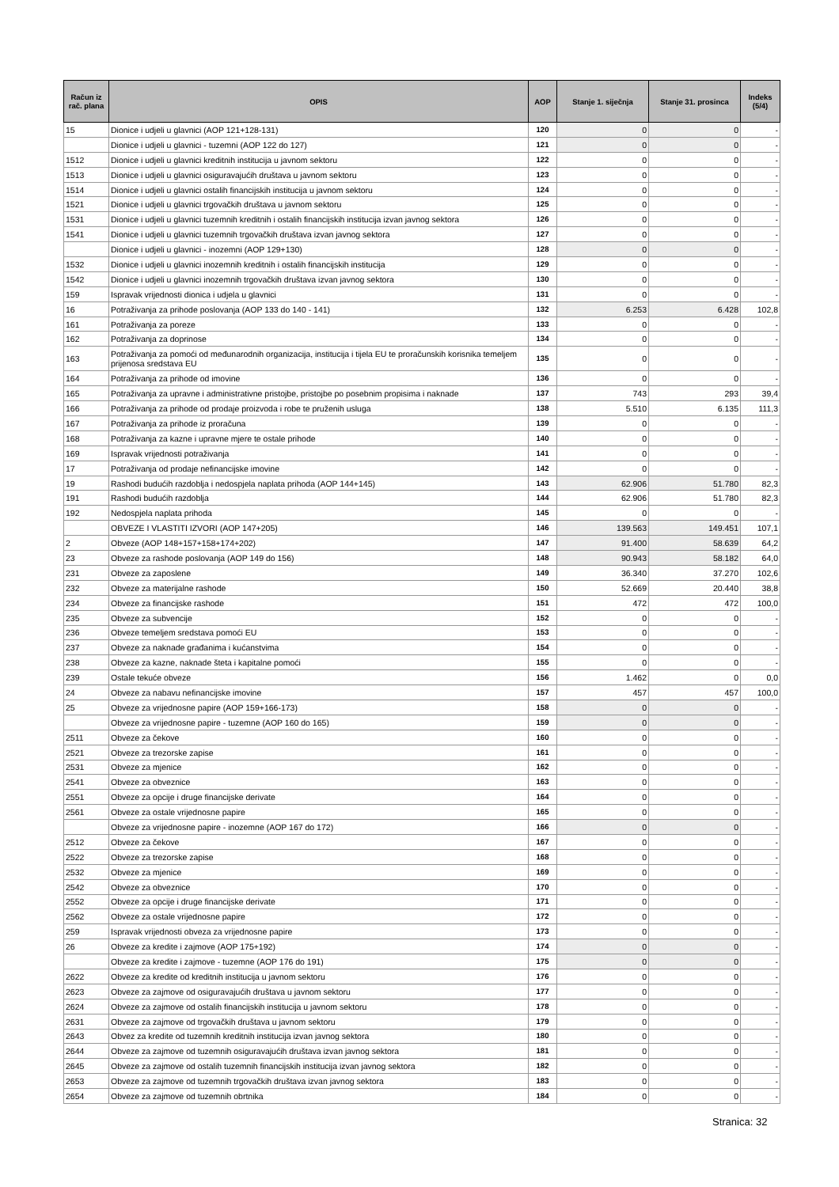| Račun iz rač. plana | OPIS | AOP | Stanje 1. siječnja | Stanje 31. prosinca | Indeks (5/4) |
| --- | --- | --- | --- | --- | --- |
| 15 | Dionice i udjeli u glavnici (AOP 121+128-131) | 120 | 0 | 0 | - |
| | Dionice i udjeli u glavnici - tuzemni (AOP 122 do 127) | 121 | 0 | 0 | - |
| 1512 | Dionice i udjeli u glavnici kreditnih institucija u javnom sektoru | 122 | 0 | 0 | - |
| 1513 | Dionice i udjeli u glavnici osiguravajućih društava u javnom sektoru | 123 | 0 | 0 | - |
| 1514 | Dionice i udjeli u glavnici ostalih financijskih institucija u javnom sektoru | 124 | 0 | 0 | - |
| 1521 | Dionice i udjeli u glavnici trgovačkih društava u javnom sektoru | 125 | 0 | 0 | - |
| 1531 | Dionice i udjeli u glavnici tuzemnih kreditnih i ostalih financijskih institucija izvan javnog sektora | 126 | 0 | 0 | - |
| 1541 | Dionice i udjeli u glavnici tuzemnih trgovačkih društava izvan javnog sektora | 127 | 0 | 0 | - |
| | Dionice i udjeli u glavnici - inozemni (AOP 129+130) | 128 | 0 | 0 | - |
| 1532 | Dionice i udjeli u glavnici inozemnih kreditnih i ostalih financijskih institucija | 129 | 0 | 0 | - |
| 1542 | Dionice i udjeli u glavnici inozemnih trgovačkih društava izvan javnog sektora | 130 | 0 | 0 | - |
| 159 | Ispravak vrijednosti dionica i udjela u glavnici | 131 | 0 | 0 | - |
| 16 | Potraživanja za prihode poslovanja (AOP 133 do 140 - 141) | 132 | 6.253 | 6.428 | 102,8 |
| 161 | Potraživanja za poreze | 133 | 0 | 0 | - |
| 162 | Potraživanja za doprinose | 134 | 0 | 0 | - |
| 163 | Potraživanja za pomoći od međunarodnih organizacija, institucija i tijela EU te proračunskih korisnika temeljem prijenosa sredstava EU | 135 | 0 | 0 | - |
| 164 | Potraživanja za prihode od imovine | 136 | 0 | 0 | - |
| 165 | Potraživanja za upravne i administrativne pristojbe, pristojbe po posebnim propisima i naknade | 137 | 743 | 293 | 39,4 |
| 166 | Potraživanja za prihode od prodaje proizvoda i robe te pruženih usluga | 138 | 5.510 | 6.135 | 111,3 |
| 167 | Potraživanja za prihode iz proračuna | 139 | 0 | 0 | - |
| 168 | Potraživanja za kazne i upravne mjere te ostale prihode | 140 | 0 | 0 | - |
| 169 | Ispravak vrijednosti potraživanja | 141 | 0 | 0 | - |
| 17 | Potraživanja od prodaje nefinancijske imovine | 142 | 0 | 0 | - |
| 19 | Rashodi budućih razdoblja i nedospjela naplata prihoda (AOP 144+145) | 143 | 62.906 | 51.780 | 82,3 |
| 191 | Rashodi budućih razdoblja | 144 | 62.906 | 51.780 | 82,3 |
| 192 | Nedospjela naplata prihoda | 145 | 0 | 0 | - |
| | OBVEZE I VLASTITI IZVORI (AOP 147+205) | 146 | 139.563 | 149.451 | 107,1 |
| 2 | Obveze (AOP 148+157+158+174+202) | 147 | 91.400 | 58.639 | 64,2 |
| 23 | Obveze za rashode poslovanja (AOP 149 do 156) | 148 | 90.943 | 58.182 | 64,0 |
| 231 | Obveze za zaposlene | 149 | 36.340 | 37.270 | 102,6 |
| 232 | Obveze za materijalne rashode | 150 | 52.669 | 20.440 | 38,8 |
| 234 | Obveze za financijske rashode | 151 | 472 | 472 | 100,0 |
| 235 | Obveze za subvencije | 152 | 0 | 0 | - |
| 236 | Obveze temeljem sredstava pomoći EU | 153 | 0 | 0 | - |
| 237 | Obveze za naknade građanima i kućanstvima | 154 | 0 | 0 | - |
| 238 | Obveze za kazne, naknade šteta i kapitalne pomoći | 155 | 0 | 0 | - |
| 239 | Ostale tekuće obveze | 156 | 1.462 | 0 | 0,0 |
| 24 | Obveze za nabavu nefinancijske imovine | 157 | 457 | 457 | 100,0 |
| 25 | Obveze za vrijednosne papire (AOP 159+166-173) | 158 | 0 | 0 | - |
| | Obveze za vrijednosne papire - tuzemne (AOP 160 do 165) | 159 | 0 | 0 | - |
| 2511 | Obveze za čekove | 160 | 0 | 0 | - |
| 2521 | Obveze za trezorske zapise | 161 | 0 | 0 | - |
| 2531 | Obveze za mjenice | 162 | 0 | 0 | - |
| 2541 | Obveze za obveznice | 163 | 0 | 0 | - |
| 2551 | Obveze za opcije i druge financijske derivate | 164 | 0 | 0 | - |
| 2561 | Obveze za ostale vrijednosne papire | 165 | 0 | 0 | - |
| | Obveze za vrijednosne papire - inozemne (AOP 167 do 172) | 166 | 0 | 0 | - |
| 2512 | Obveze za čekove | 167 | 0 | 0 | - |
| 2522 | Obveze za trezorske zapise | 168 | 0 | 0 | - |
| 2532 | Obveze za mjenice | 169 | 0 | 0 | - |
| 2542 | Obveze za obveznice | 170 | 0 | 0 | - |
| 2552 | Obveze za opcije i druge financijske derivate | 171 | 0 | 0 | - |
| 2562 | Obveze za ostale vrijednosne papire | 172 | 0 | 0 | - |
| 259 | Ispravak vrijednosti obveza za vrijednosne papire | 173 | 0 | 0 | - |
| 26 | Obveze za kredite i zajmove (AOP 175+192) | 174 | 0 | 0 | - |
| | Obveze za kredite i zajmove - tuzemne (AOP 176 do 191) | 175 | 0 | 0 | - |
| 2622 | Obveze za kredite od kreditnih institucija u javnom sektoru | 176 | 0 | 0 | - |
| 2623 | Obveze za zajmove od osiguravajućih društava u javnom sektoru | 177 | 0 | 0 | - |
| 2624 | Obveze za zajmove od ostalih financijskih institucija u javnom sektoru | 178 | 0 | 0 | - |
| 2631 | Obveze za zajmove od trgovačkih društava u javnom sektoru | 179 | 0 | 0 | - |
| 2643 | Obvez za kredite od tuzemnih kreditnih institucija izvan javnog sektora | 180 | 0 | 0 | - |
| 2644 | Obveze za zajmove od tuzemnih osiguravajućih društava izvan javnog sektora | 181 | 0 | 0 | - |
| 2645 | Obveze za zajmove od ostalih tuzemnih financijskih institucija izvan javnog sektora | 182 | 0 | 0 | - |
| 2653 | Obveze za zajmove od tuzemnih trgovačkih društava izvan javnog sektora | 183 | 0 | 0 | - |
| 2654 | Obveze za zajmove od tuzemnih obrtnika | 184 | 0 | 0 | - |
Stranica: 32